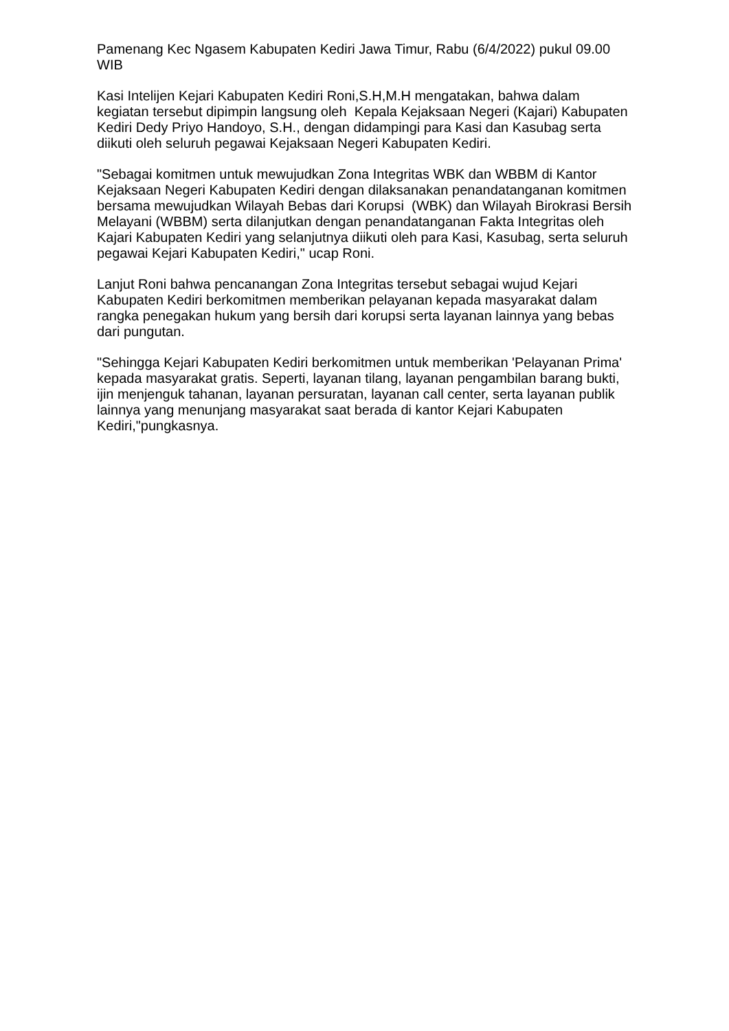Pamenang Kec Ngasem Kabupaten Kediri Jawa Timur, Rabu (6/4/2022) pukul 09.00 WIB
Kasi Intelijen Kejari Kabupaten Kediri Roni,S.H,M.H mengatakan, bahwa dalam kegiatan tersebut dipimpin langsung oleh Kepala Kejaksaan Negeri (Kajari) Kabupaten Kediri Dedy Priyo Handoyo, S.H., dengan didampingi para Kasi dan Kasubag serta diikuti oleh seluruh pegawai Kejaksaan Negeri Kabupaten Kediri.
"Sebagai komitmen untuk mewujudkan Zona Integritas WBK dan WBBM di Kantor Kejaksaan Negeri Kabupaten Kediri dengan dilaksanakan penandatanganan komitmen bersama mewujudkan Wilayah Bebas dari Korupsi (WBK) dan Wilayah Birokrasi Bersih Melayani (WBBM) serta dilanjutkan dengan penandatanganan Fakta Integritas oleh Kajari Kabupaten Kediri yang selanjutnya diikuti oleh para Kasi, Kasubag, serta seluruh pegawai Kejari Kabupaten Kediri," ucap Roni.
Lanjut Roni bahwa pencanangan Zona Integritas tersebut sebagai wujud Kejari Kabupaten Kediri berkomitmen memberikan pelayanan kepada masyarakat dalam rangka penegakan hukum yang bersih dari korupsi serta layanan lainnya yang bebas dari pungutan.
"Sehingga Kejari Kabupaten Kediri berkomitmen untuk memberikan 'Pelayanan Prima' kepada masyarakat gratis. Seperti, layanan tilang, layanan pengambilan barang bukti, ijin menjenguk tahanan, layanan persuratan, layanan call center, serta layanan publik lainnya yang menunjang masyarakat saat berada di kantor Kejari Kabupaten Kediri,"pungkasnya.